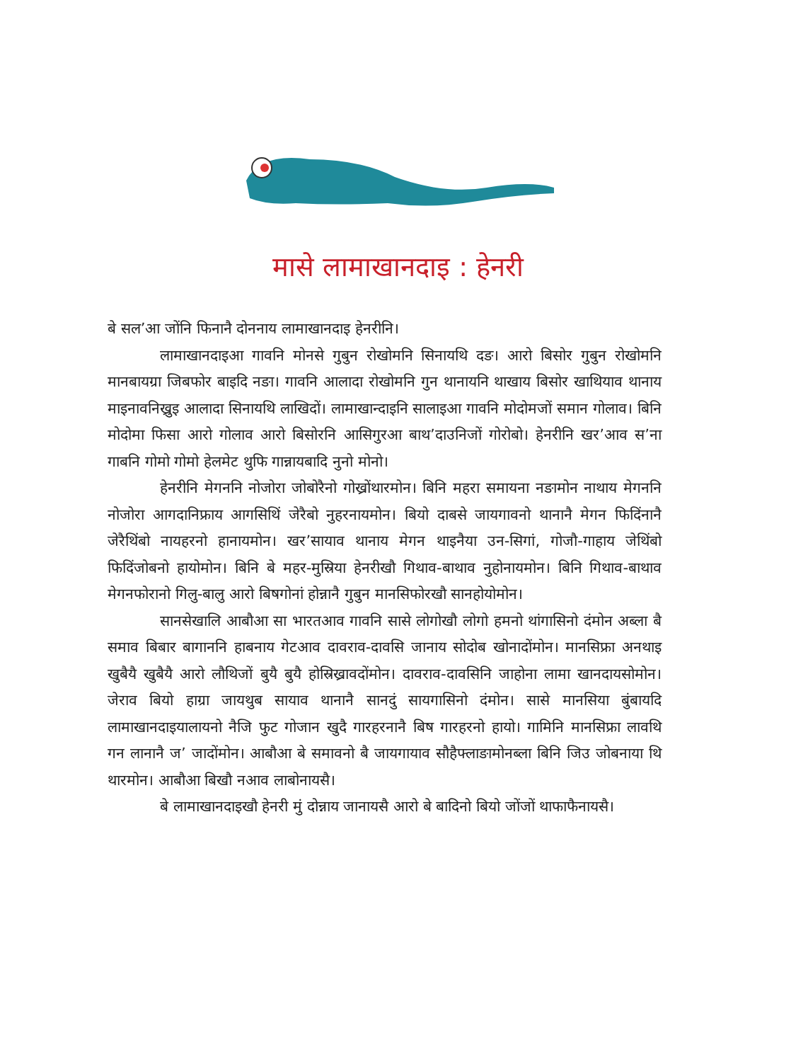मासे लामाखानदाइ : हेनरी
बे सल’आ जोंनि फिनानै दोननाय लामाखानदाइ हेनरीनि।
लामाखानदाइआ गावनि मोनसे गुबुन रोखोमनि सिनायथि दङ। आरो बिसोर गुबुन रोखोमनि मानबायग्रा जिबफोर बाइदि नङा। गावनि आलादा रोखोमनि गुन थानायनि थाखाय बिसोर खाथियाव थानाय माइनावनिख्रुइ आलादा सिनायथि लाखिदों। लामाखान्दाइनि सालाइआ गावनि मोदोमजों समान गोलाव। बिनि मोदोमा फिसा आरो गोलाव आरो बिसोरनि आसिगुरआ बाथ’दाउनिजों गोरोबो। हेनरीनि खर’आव स’ना गाबनि गोमो गोमो हेलमेट थुफि गान्नायबादि नुनो मोनो।
हेनरीनि मेगननि नोजोरा जोबोरैनो गोख्रोंथारमोन। बिनि महरा समायना नङामोन नाथाय मेगननि नोजोरा आगदानिफ्राय आगसिथिं जेरैबो नुहरनायमोन। बियो दाबसे जायगावनो थानानै मेगन फिदिंनानै जेरैथिंबो नायहरनो हानायमोन। खर’सायाव थानाय मेगन थाइनैया उन-सिगां, गोजौ-गाहाय जेथिंबो फिदिंजोबनो हायोमोन। बिनि बे महर-मुस्रिया हेनरीखौ गिथाव-बाथाव नुहोनायमोन। बिनि गिथाव-बाथाव मेगनफोरानो गिलु-बालु आरो बिषगोनां होन्नानै गुबुन मानसिफोरखौ सानहोयोमोन।
सानसेखालि आबौआ सा भारतआव गावनि सासे लोगोखौ लोगो हमनो थांगासिनो दंमोन अब्ला बै समाव बिबार बागाननि हाबनाय गेटआव दावराव-दावसि जानाय सोदोब खोनादोंमोन। मानसिफ्रा अनथाइ खुबैयै खुबैयै आरो लौथिजों बुयै बुयै होस्रिख्रावदोंमोन। दावराव-दावसिनि जाहोना लामा खानदायसोमोन। जेराव बियो हाग्रा जायथुब सायाव थानानै सानदुं सायगासिनो दंमोन। सासे मानसिया बुंबायदि लामाखानदाइयालायनो नैजि फुट गोजान खुदै गारहरनानै बिष गारहरनो हायो। गामिनि मानसिफ्रा लावथि गन लानानै ज’ जादोंमोन। आबौआ बे समावनो बै जायगायाव सौहैफ्लाङामोनब्ला बिनि जिउ जोबनाया थि थारमोन। आबौआ बिखौ नआव लाबोनायसै।
बे लामाखानदाइखौ हेनरी मुं दोन्नाय जानायसै आरो बे बादिनो बियो जोंजों थाफाफैनायसै।